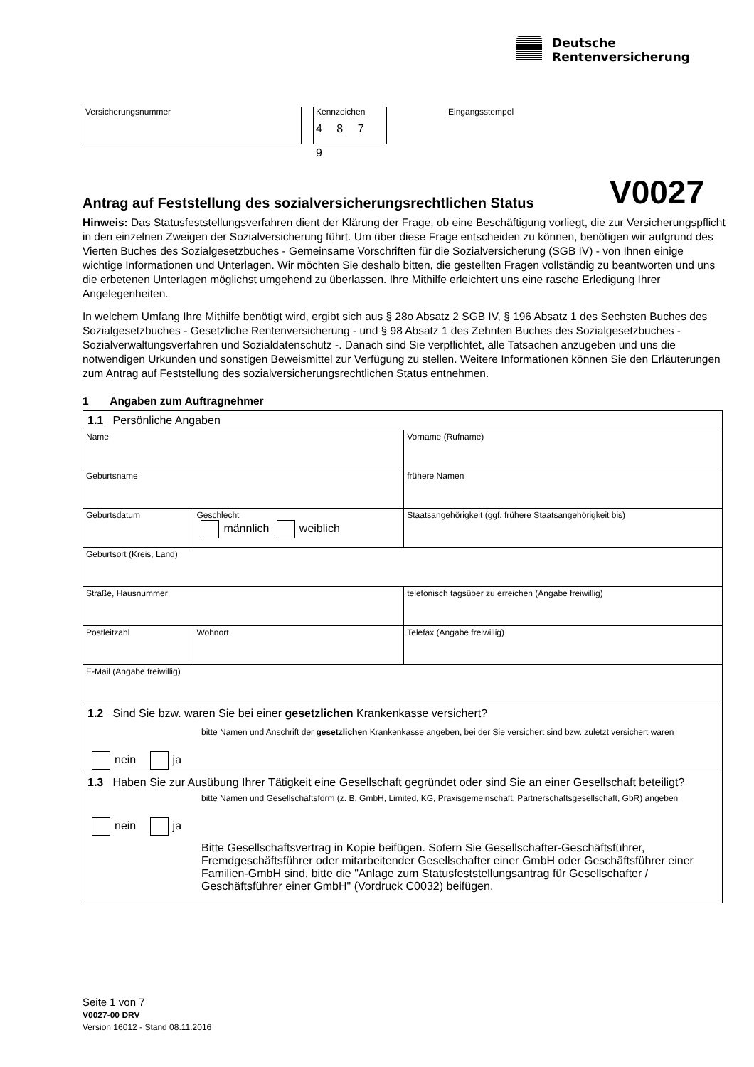Deutsche
Rentenversicherung
Versicherungsnummer Kennzeichen
4 8 7 9
Eingangsstempel
Antrag auf Feststellung des sozialversicherungsrechtlichen Status V0027
Hinweis: Das Statusfeststellungsverfahren dient der Klärung der Frage, ob eine Beschäftigung vorliegt, die zur Versicherungspflicht in den einzelnen Zweigen der Sozialversicherung führt. Um über diese Frage entscheiden zu können, benötigen wir aufgrund des Vierten Buches des Sozialgesetzbuches - Gemeinsame Vorschriften für die Sozialversicherung (SGB IV) - von Ihnen einige wichtige Informationen und Unterlagen. Wir möchten Sie deshalb bitten, die gestellten Fragen vollständig zu beantworten und uns die erbetenen Unterlagen möglichst umgehend zu überlassen. Ihre Mithilfe erleichtert uns eine rasche Erledigung Ihrer Angelegenheiten.
In welchem Umfang Ihre Mithilfe benötigt wird, ergibt sich aus § 28o Absatz 2 SGB IV, § 196 Absatz 1 des Sechsten Buches des Sozialgesetzbuches - Gesetzliche Rentenversicherung - und § 98 Absatz 1 des Zehnten Buches des Sozialgesetzbuches - Sozialverwaltungsverfahren und Sozialdatenschutz -. Danach sind Sie verpflichtet, alle Tatsachen anzugeben und uns die notwendigen Urkunden und sonstigen Beweismittel zur Verfügung zu stellen. Weitere Informationen können Sie den Erläuterungen zum Antrag auf Feststellung des sozialversicherungsrechtlichen Status entnehmen.
1 Angaben zum Auftragnehmer
| 1.1 Persönliche Angaben | | | | |
| Name | | | Vorname (Rufname) | |
| Geburtsname | | | frühere Namen | |
| Geburtsdatum | | Geschlecht männlich weiblich | Staatsangehörigkeit (ggf. frühere Staatsangehörigkeit bis) | |
| Geburtsort (Kreis, Land) | | | | |
| Straße, Hausnummer | | | | telefonisch tagsüber zu erreichen (Angabe freiwillig) |
| Postleitzahl | Wohnort | | | Telefax (Angabe freiwillig) |
| E-Mail (Angabe freiwillig) | | | | |
| 1.2 Sind Sie bzw. waren Sie bei einer gesetzlichen Krankenkasse versichert? bitte Namen und Anschrift der gesetzlichen Krankenkasse angeben, bei der Sie versichert sind bzw. zuletzt versichert waren nein ja | | | | |
| 1.3 Haben Sie zur Ausübung Ihrer Tätigkeit eine Gesellschaft gegründet oder sind Sie an einer Gesellschaft beteiligt? bitte Namen und Gesellschaftsform (z. B. GmbH, Limited, KG, Praxisgemeinschaft, Partnerschaftsgesellschaft, GbR) angeben nein ja Bitte Gesellschaftsvertrag in Kopie beifügen. Sofern Sie Gesellschafter-Geschäftsführer, Fremdgeschäftsführer oder mitarbeitender Gesellschafter einer GmbH oder Geschäftsführer einer Familien-GmbH sind, bitte die "Anlage zum Statusfeststellungsantrag für Gesellschafter / Geschäftsführer einer GmbH" (Vordruck C0032) beifügen. | | | | |
Seite 1 von 7
V0027-00 DRV
Version 16012 - Stand 08.11.2016